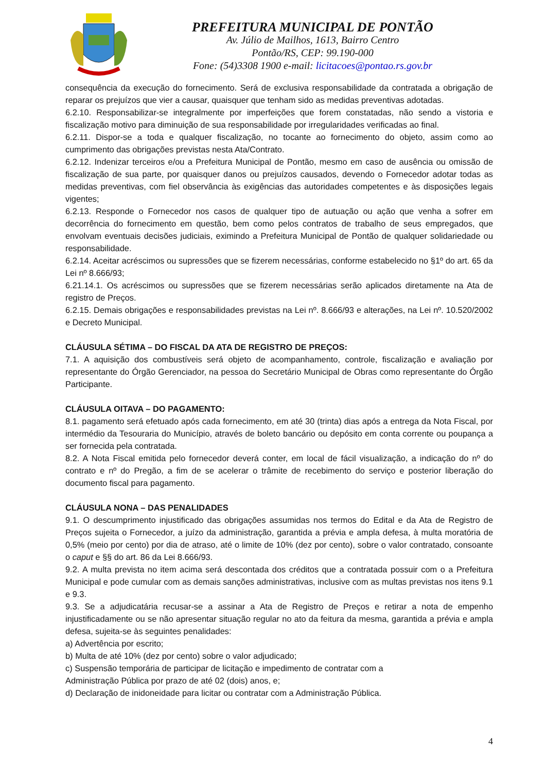PREFEITURA MUNICIPAL DE PONTÃO
Av. Júlio de Mailhos, 1613, Bairro Centro
Pontão/RS, CEP: 99.190-000
Fone: (54)3308 1900 e-mail: licitacoes@pontao.rs.gov.br
consequência da execução do fornecimento. Será de exclusiva responsabilidade da contratada a obrigação de reparar os prejuízos que vier a causar, quaisquer que tenham sido as medidas preventivas adotadas.
6.2.10. Responsabilizar-se integralmente por imperfeições que forem constatadas, não sendo a vistoria e fiscalização motivo para diminuição de sua responsabilidade por irregularidades verificadas ao final.
6.2.11. Dispor-se a toda e qualquer fiscalização, no tocante ao fornecimento do objeto, assim como ao cumprimento das obrigações previstas nesta Ata/Contrato.
6.2.12. Indenizar terceiros e/ou a Prefeitura Municipal de Pontão, mesmo em caso de ausência ou omissão de fiscalização de sua parte, por quaisquer danos ou prejuízos causados, devendo o Fornecedor adotar todas as medidas preventivas, com fiel observância às exigências das autoridades competentes e às disposições legais vigentes;
6.2.13. Responde o Fornecedor nos casos de qualquer tipo de autuação ou ação que venha a sofrer em decorrência do fornecimento em questão, bem como pelos contratos de trabalho de seus empregados, que envolvam eventuais decisões judiciais, eximindo a Prefeitura Municipal de Pontão de qualquer solidariedade ou responsabilidade.
6.2.14. Aceitar acréscimos ou supressões que se fizerem necessárias, conforme estabelecido no §1º do art. 65 da Lei nº 8.666/93;
6.21.14.1. Os acréscimos ou supressões que se fizerem necessárias serão aplicados diretamente na Ata de registro de Preços.
6.2.15. Demais obrigações e responsabilidades previstas na Lei nº. 8.666/93 e alterações, na Lei nº. 10.520/2002 e Decreto Municipal.
CLÁUSULA SÉTIMA – DO FISCAL DA ATA DE REGISTRO DE PREÇOS:
7.1. A aquisição dos combustíveis será objeto de acompanhamento, controle, fiscalização e avaliação por representante do Órgão Gerenciador, na pessoa do Secretário Municipal de Obras como representante do Órgão Participante.
CLÁUSULA OITAVA – DO PAGAMENTO:
8.1. pagamento será efetuado após cada fornecimento, em até 30 (trinta) dias após a entrega da Nota Fiscal, por intermédio da Tesouraria do Município, através de boleto bancário ou depósito em conta corrente ou poupança a ser fornecida pela contratada.
8.2. A Nota Fiscal emitida pelo fornecedor deverá conter, em local de fácil visualização, a indicação do nº do contrato e nº do Pregão, a fim de se acelerar o trâmite de recebimento do serviço e posterior liberação do documento fiscal para pagamento.
CLÁUSULA NONA – DAS PENALIDADES
9.1. O descumprimento injustificado das obrigações assumidas nos termos do Edital e da Ata de Registro de Preços sujeita o Fornecedor, a juízo da administração, garantida a prévia e ampla defesa, à multa moratória de 0,5% (meio por cento) por dia de atraso, até o limite de 10% (dez por cento), sobre o valor contratado, consoante o caput e §§ do art. 86 da Lei 8.666/93.
9.2. A multa prevista no item acima será descontada dos créditos que a contratada possuir com o a Prefeitura Municipal e pode cumular com as demais sanções administrativas, inclusive com as multas previstas nos itens 9.1 e 9.3.
9.3. Se a adjudicatária recusar-se a assinar a Ata de Registro de Preços e retirar a nota de empenho injustificadamente ou se não apresentar situação regular no ato da feitura da mesma, garantida a prévia e ampla defesa, sujeita-se às seguintes penalidades:
a) Advertência por escrito;
b) Multa de até 10% (dez por cento) sobre o valor adjudicado;
c) Suspensão temporária de participar de licitação e impedimento de contratar com a
Administração Pública por prazo de até 02 (dois) anos, e;
d) Declaração de inidoneidade para licitar ou contratar com a Administração Pública.
4